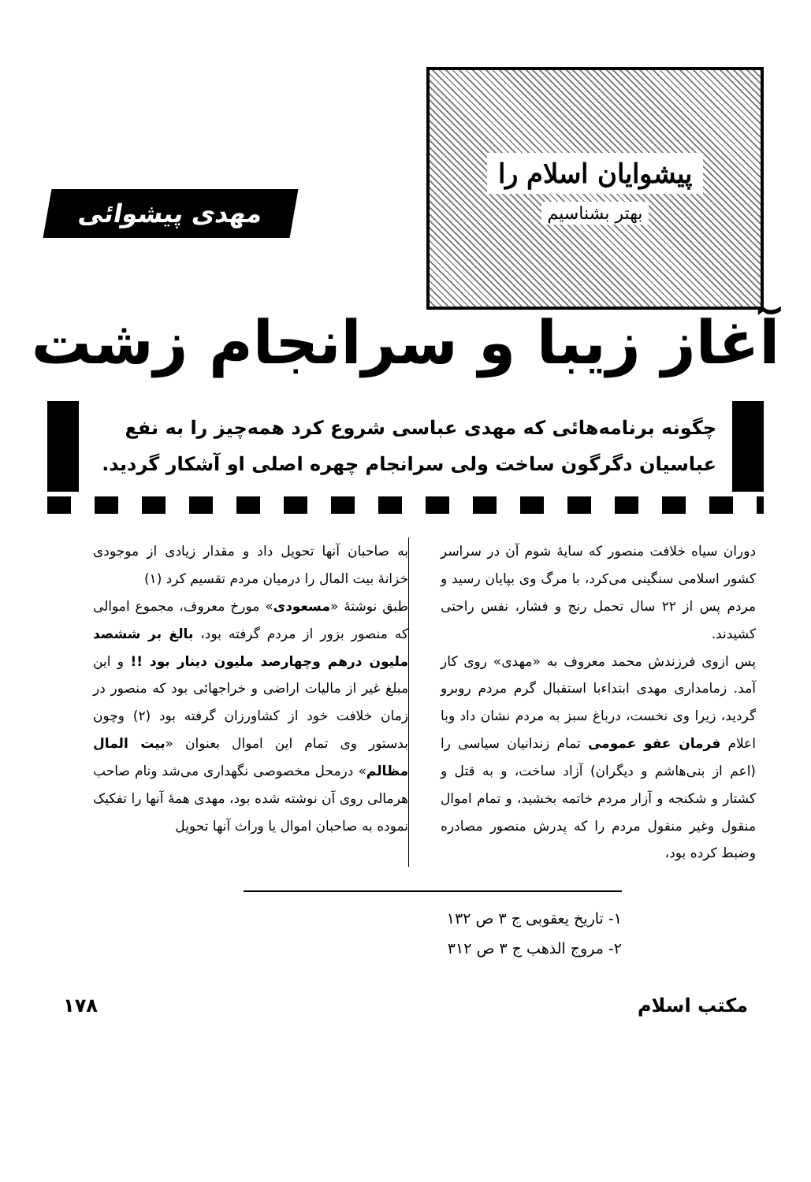پیشوایان اسلام را
بهتر بشناسیم
مهدی پیشوائی
آغاز زیبا و سرانجام زشت
چگونه برنامه‌هائی که مهدی عباسی شروع کرد همه‌چیز را به نفع عباسیان دگرگون ساخت ولی سرانجام چهره اصلی او آشکار گردید.
دوران سیاه خلافت منصور که سایهٔ شوم آن در سراسر کشور اسلامی سنگینی می‌کرد، با مرگ وی بپایان رسید و مردم پس از ۲۲ سال تحمل رنج و فشار، نفس راحتی کشیدند.
پس ازوی فرزندش محمد معروف به «مهدی» روی کار آمد. زمامداری مهدی ابتداءبا استقبال گرم مردم روبرو گردید، زیرا وی نخست، درباغ سبز به مردم نشان داد وبا اعلام فرمان عفو عمومی تمام زندانیان سیاسی را (اعم از بنی‌هاشم و دیگران) آزاد ساخت، و به قتل و کشتار و شکنجه و آزار مردم خاتمه بخشید، و تمام اموال منقول وغیر منقول مردم را که پدرش منصور مصادره وضبط کرده بود،
به صاحبان آنها تحویل داد و مقدار زیادی از موجودی خزانهٔ بیت المال را درمیان مردم تقسیم کرد (۱)
طبق نوشتهٔ «مسعودی» مورخ معروف، مجموع اموالی که منصور بزور از مردم گرفته بود، بالغ بر ششصد ملیون درهم وچهارصد ملیون دینار بود !! و این مبلغ غیر از مالیات اراضی و خراجهائی بود که منصور در زمان خلافت خود از کشاورزان گرفته بود (۲) وچون بدستور وی تمام این اموال بعنوان «بیت المال مظالم» درمحل مخصوصی نگهداری می‌شد ونام صاحب هرمالی روی آن نوشته شده بود، مهدی همهٔ آنها را تفکیک نموده به صاحبان اموال یا وراث آنها تحویل
۱- تاریخ یعقوبی ج ۳ ص ۱۳۲
۲- مروج الذهب ج ۳ ص ۳۱۲
مکتب اسلام ۱۷۸